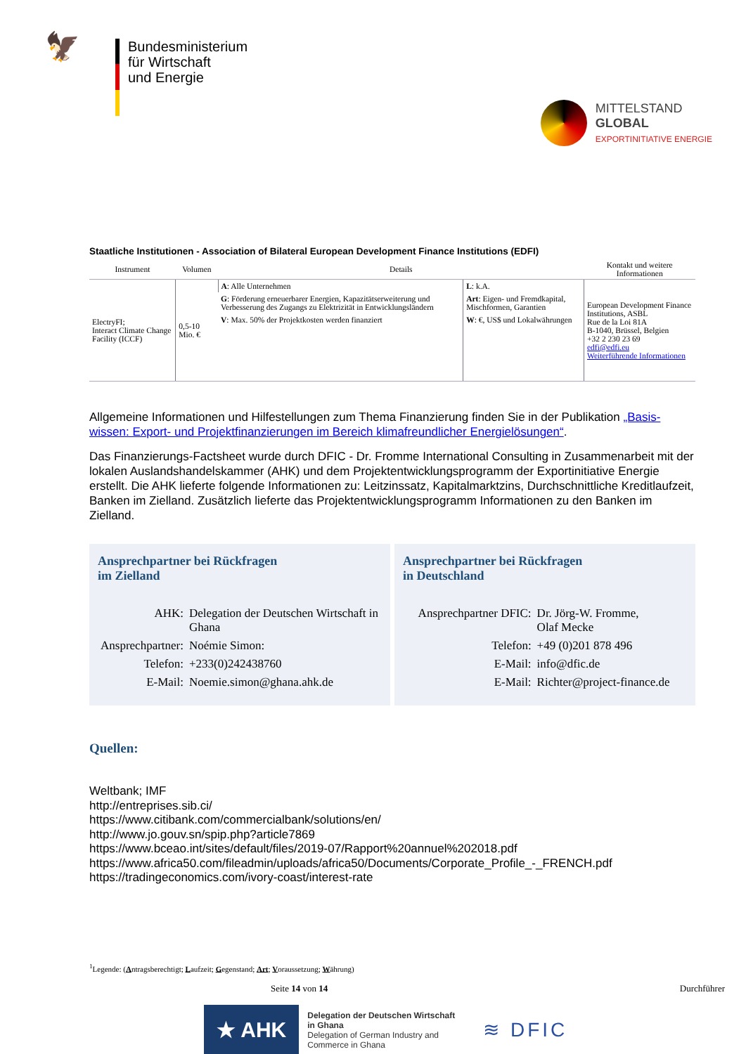🦅
Bundesministerium
für Wirtschaft
und Energie
MITTELSTAND
GLOBAL
EXPORTINITIATIVE ENERGIE
Staatliche Institutionen - Association of Bilateral European Development Finance Institutions (EDFI)
| Instrument | Volumen | Details | | Kontakt und weitere Informationen |
| --- | --- | --- | --- | --- |
| ElectryFI; Interact Climate Change Facility (ICCF) | 0,5-10 Mio. € | A : Alle Unternehmen | L : k.A. | European Development Finance Institutions, ASBL Rue de la Loi 81A B-1040, Brüssel, Belgien +32 2 230 23 69 edfi@edfi.eu Weiterführende Informationen |
| | | G : Förderung erneuerbarer Energien, Kapazitätserweiterung und Verbesserung des Zugangs zu Elektrizität in Entwicklungsländern | Art : Eigen- und Fremdkapital, Mischformen, Garantien | |
| | | V : Max. 50% der Projektkosten werden finanziert | W : €, US$ und Lokalwährungen | |
Allgemeine Informationen und Hilfestellungen zum Thema Finanzierung finden Sie in der Publikation „Basis-wissen: Export- und Projektfinanzierungen im Bereich klimafreundlicher Energielösungen“.
Das Finanzierungs-Factsheet wurde durch DFIC - Dr. Fromme International Consulting in Zusammenarbeit mit der lokalen Auslandshandelskammer (AHK) und dem Projektentwicklungsprogramm der Exportinitiative Energie erstellt. Die AHK lieferte folgende Informationen zu: Leitzinssatz, Kapitalmarktzins, Durchschnittliche Kreditlaufzeit, Banken im Zielland. Zusätzlich lieferte das Projektentwicklungsprogramm Informationen zu den Banken im Zielland.
Ansprechpartner bei Rückfragen
im Zielland
| AHK: | Delegation der Deutschen Wirtschaft in Ghana |
| Ansprechpartner: | Noémie Simon: |
| Telefon: | +233(0)242438760 |
| E-Mail: | Noemie.simon@ghana.ahk.de |
Ansprechpartner bei Rückfragen
in Deutschland
| Ansprechpartner DFIC: | Dr. Jörg-W. Fromme, Olaf Mecke |
| Telefon: | +49 (0)201 878 496 |
| E-Mail: | info@dfic.de |
| E-Mail: | Richter@project-finance.de |
Quellen:
Weltbank; IMF
http://entreprises.sib.ci/
https://www.citibank.com/commercialbank/solutions/en/
http://www.jo.gouv.sn/spip.php?article7869
https://www.bceao.int/sites/default/files/2019-07/Rapport%20annuel%202018.pdf
https://www.africa50.com/fileadmin/uploads/africa50/Documents/Corporate_Profile_-_FRENCH.pdf
https://tradingeconomics.com/ivory-coast/interest-rate
<sup>1</sup> Legende: (Antragsberechtigt; Laufzeit; Gegenstand; Art; Voraussetzung; Währung)
Seite 14 von 14 Durchführer
★ AHK
Delegation der Deutschen Wirtschaft
in Ghana
Delegation of German Industry and
Commerce in Ghana
≋ DFIC